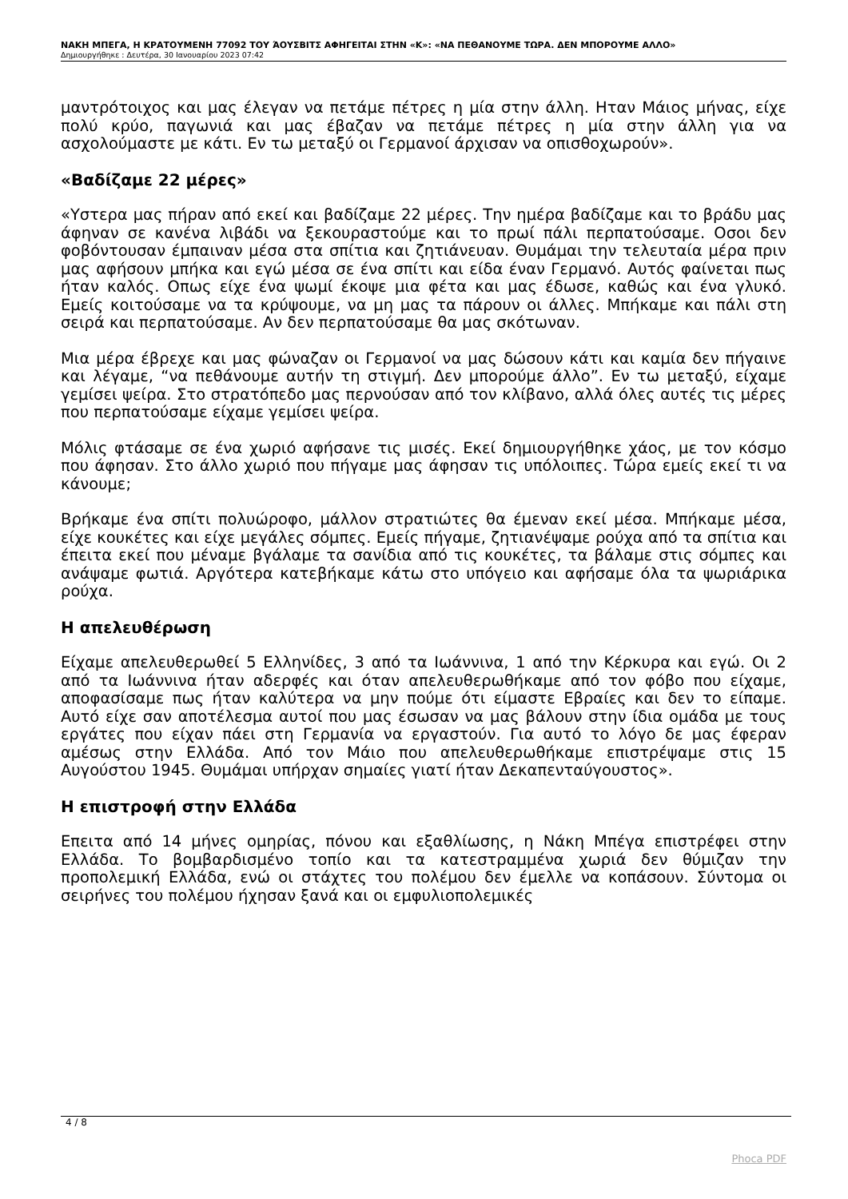ΝΑΚΗ ΜΠΕΓΑ, Η ΚΡΑΤΟΥΜΕΝΗ 77092 ΤΟΥ ΆΟΥΣΒΙΤΣ ΑΦΗΓΕΙΤΑΙ ΣΤΗΝ «Κ»: «ΝΑ ΠΕΘΑΝΟΥΜΕ ΤΩΡΑ. ΔΕΝ ΜΠΟΡΟΥΜΕ ΑΛΛΟ»
Δημιουργήθηκε : Δευτέρα, 30 Ιανουαρίου 2023 07:42
μαντρότοιχος και μας έλεγαν να πετάμε πέτρες η μία στην άλλη. Ηταν Μάιος μήνας, είχε πολύ κρύο, παγωνιά και μας έβαζαν να πετάμε πέτρες η μία στην άλλη για να ασχολούμαστε με κάτι. Εν τω μεταξύ οι Γερμανοί άρχισαν να οπισθοχωρούν».
«Βαδίζαμε 22 μέρες»
«Υστερα μας πήραν από εκεί και βαδίζαμε 22 μέρες. Την ημέρα βαδίζαμε και το βράδυ μας άφηναν σε κανένα λιβάδι να ξεκουραστούμε και το πρωί πάλι περπατούσαμε. Οσοι δεν φοβόντουσαν έμπαιναν μέσα στα σπίτια και ζητιάνευαν. Θυμάμαι την τελευταία μέρα πριν μας αφήσουν μπήκα και εγώ μέσα σε ένα σπίτι και είδα έναν Γερμανό. Αυτός φαίνεται πως ήταν καλός. Οπως είχε ένα ψωμί έκοψε μια φέτα και μας έδωσε, καθώς και ένα γλυκό. Εμείς κοιτούσαμε να τα κρύψουμε, να μη μας τα πάρουν οι άλλες. Μπήκαμε και πάλι στη σειρά και περπατούσαμε. Αν δεν περπατούσαμε θα μας σκότωναν.
Μια μέρα έβρεχε και μας φώναζαν οι Γερμανοί να μας δώσουν κάτι και καμία δεν πήγαινε και λέγαμε, “να πεθάνουμε αυτήν τη στιγμή. Δεν μπορούμε άλλο”. Εν τω μεταξύ, είχαμε γεμίσει ψείρα. Στο στρατόπεδο μας περνούσαν από τον κλίβανο, αλλά όλες αυτές τις μέρες που περπατούσαμε είχαμε γεμίσει ψείρα.
Μόλις φτάσαμε σε ένα χωριό αφήσανε τις μισές. Εκεί δημιουργήθηκε χάος, με τον κόσμο που άφησαν. Στο άλλο χωριό που πήγαμε μας άφησαν τις υπόλοιπες. Τώρα εμείς εκεί τι να κάνουμε;
Βρήκαμε ένα σπίτι πολυώροφο, μάλλον στρατιώτες θα έμεναν εκεί μέσα. Μπήκαμε μέσα, είχε κουκέτες και είχε μεγάλες σόμπες. Εμείς πήγαμε, ζητιανέψαμε ρούχα από τα σπίτια και έπειτα εκεί που μέναμε βγάλαμε τα σανίδια από τις κουκέτες, τα βάλαμε στις σόμπες και ανάψαμε φωτιά. Αργότερα κατεβήκαμε κάτω στο υπόγειο και αφήσαμε όλα τα ψωριάρικα ρούχα.
Η απελευθέρωση
Είχαμε απελευθερωθεί 5 Ελληνίδες, 3 από τα Ιωάννινα, 1 από την Κέρκυρα και εγώ. Οι 2 από τα Ιωάννινα ήταν αδερφές και όταν απελευθερωθήκαμε από τον φόβο που είχαμε, αποφασίσαμε πως ήταν καλύτερα να μην πούμε ότι είμαστε Εβραίες και δεν το είπαμε. Αυτό είχε σαν αποτέλεσμα αυτοί που μας έσωσαν να μας βάλουν στην ίδια ομάδα με τους εργάτες που είχαν πάει στη Γερμανία να εργαστούν. Για αυτό το λόγο δε μας έφεραν αμέσως στην Ελλάδα. Από τον Μάιο που απελευθερωθήκαμε επιστρέψαμε στις 15 Αυγούστου 1945. Θυμάμαι υπήρχαν σημαίες γιατί ήταν Δεκαπενταύγουστος».
Η επιστροφή στην Ελλάδα
Επειτα από 14 μήνες ομηρίας, πόνου και εξαθλίωσης, η Νάκη Μπέγα επιστρέφει στην Ελλάδα. Το βομβαρδισμένο τοπίο και τα κατεστραμμένα χωριά δεν θύμιζαν την προπολεμική Ελλάδα, ενώ οι στάχτες του πολέμου δεν έμελλε να κοπάσουν. Σύντομα οι σειρήνες του πολέμου ήχησαν ξανά και οι εμφυλιοπολεμικές
4 / 8
Phoca PDF